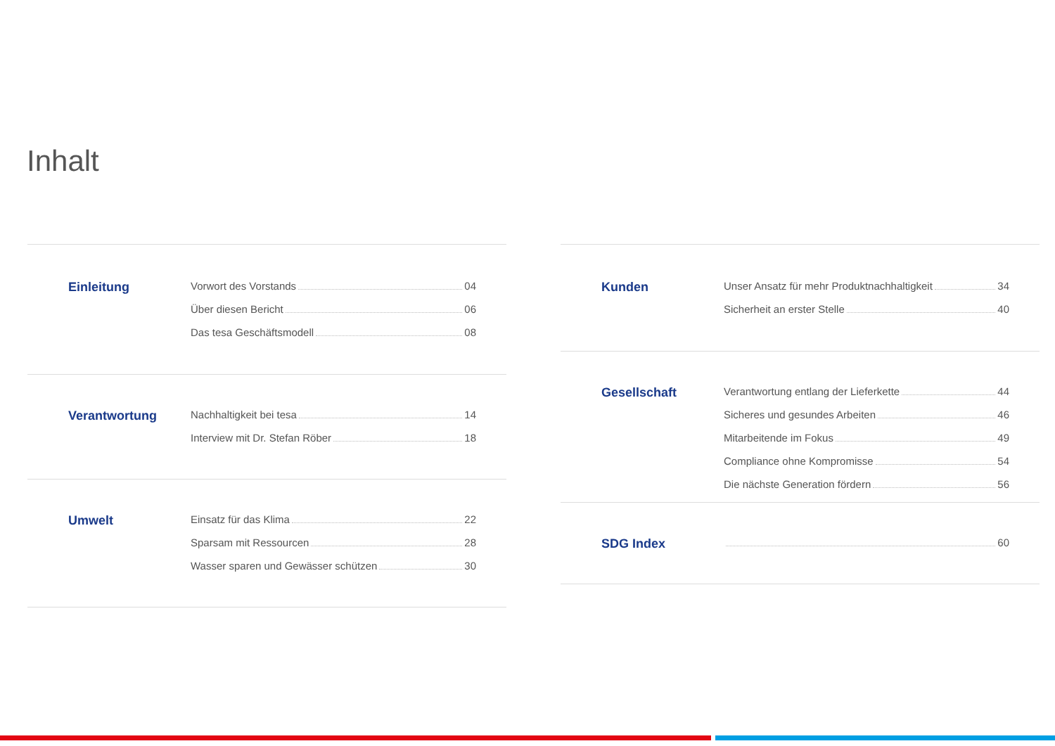Inhalt
Einleitung
Vorwort des Vorstands 04
Über diesen Bericht 06
Das tesa Geschäftsmodell 08
Verantwortung
Nachhaltigkeit bei tesa 14
Interview mit Dr. Stefan Röber 18
Umwelt
Einsatz für das Klima 22
Sparsam mit Ressourcen 28
Wasser sparen und Gewässer schützen 30
Kunden
Unser Ansatz für mehr Produktnachhaltigkeit 34
Sicherheit an erster Stelle 40
Gesellschaft
Verantwortung entlang der Lieferkette 44
Sicheres und gesundes Arbeiten 46
Mitarbeitende im Fokus 49
Compliance ohne Kompromisse 54
Die nächste Generation fördern 56
SDG Index
60